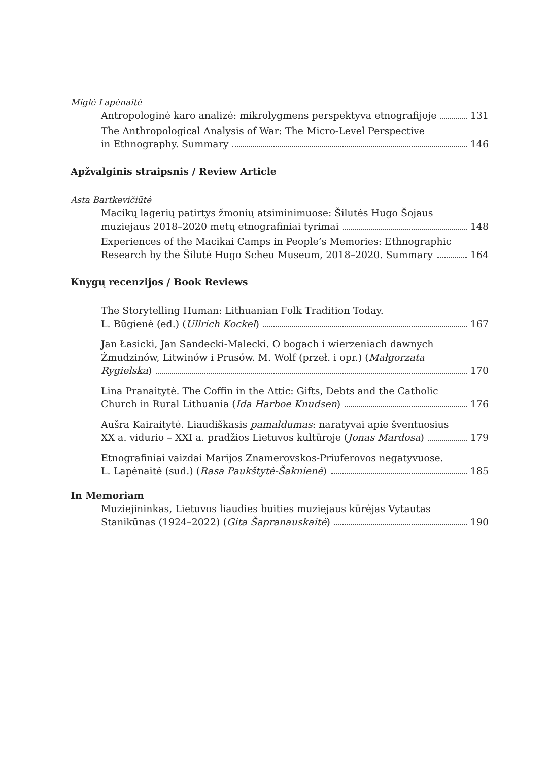Miglė Lapėnaitė
Antropologinė karo analizė: mikrolygmens perspektyva etnografijoje 131
The Anthropological Analysis of War: The Micro-Level Perspective
in Ethnography. Summary 146
Apžvalginis straipsnis / Review Article
Asta Bartkevičiūtė
Macikų lagerių patirtys žmonių atsiminimuose: Šilutės Hugo Šojaus
muziejaus 2018–2020 metų etnografiniai tyrimai 148
Experiences of the Macikai Camps in People’s Memories: Ethnographic
Research by the Šilutė Hugo Scheu Museum, 2018–2020. Summary 164
Knygų recenzijos / Book Reviews
The Storytelling Human: Lithuanian Folk Tradition Today.
L. Būgienė (ed.) (Ullrich Kockel) 167
Jan Łasicki, Jan Sandecki-Malecki. O bogach i wierzeniach dawnych Żmudzinów, Litwinów i Prusów. M. Wolf (przeł. i opr.) (Małgorzata
Rygielska) 170
Lina Pranaitytė. The Coffin in the Attic: Gifts, Debts and the Catholic
Church in Rural Lithuania (Ida Harboe Knudsen) 176
Aušra Kairaitytė. Liaudiškasis pamaldumas: naratyvai apie šventuosius
XX a. vidurio – XXI a. pradžios Lietuvos kultūroje (Jonas Mardosa) 179
Etnografiniai vaizdai Marijos Znamerovskos-Priuferovos negatyvuose.
L. Lapėnaitė (sud.) (Rasa Paukštytė-Šaknienė) 185
In Memoriam
Muziejininkas, Lietuvos liaudies buities muziejaus kūrėjas Vytautas
Stanikūnas (1924–2022) (Gita Šapranauskaitė) 190